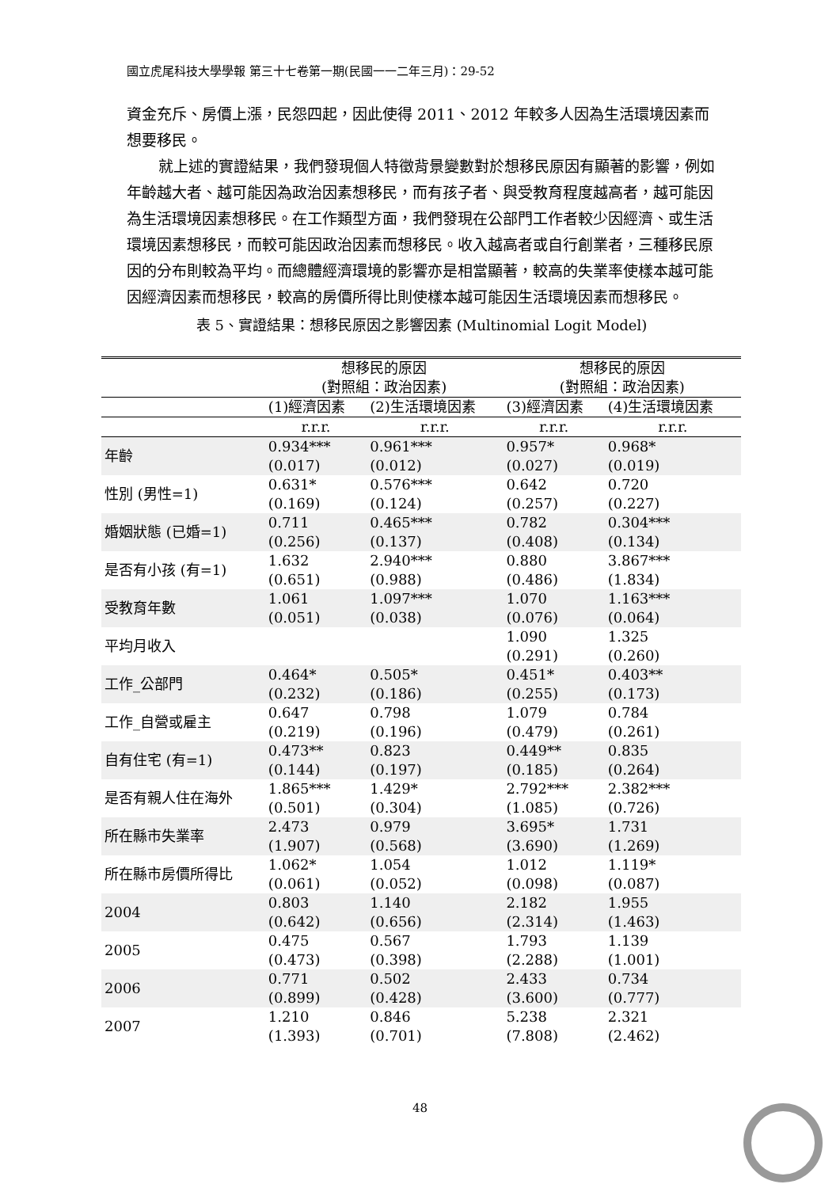國立虎尾科技大學學報 第三十七卷第一期(民國一一二年三月)：29-52
資金充斥、房價上漲，民怨四起，因此使得 2011、2012 年較多人因為生活環境因素而想要移民。
就上述的實證結果，我們發現個人特徵背景變數對於想移民原因有顯著的影響，例如年齡越大者、越可能因為政治因素想移民，而有孩子者、與受教育程度越高者，越可能因為生活環境因素想移民。在工作類型方面，我們發現在公部門工作者較少因經濟、或生活環境因素想移民，而較可能因政治因素而想移民。收入越高者或自行創業者，三種移民原因的分布則較為平均。而總體經濟環境的影響亦是相當顯著，較高的失業率使樣本越可能因經濟因素而想移民，較高的房價所得比則使樣本越可能因生活環境因素而想移民。
表 5、實證結果：想移民原因之影響因素 (Multinomial Logit Model)
| | 想移民的原因 (對照組：政治因素) | | 想移民的原因 (對照組：政治因素) | |
| --- | --- | --- | --- | --- |
| | (1)經濟因素 | (2)生活環境因素 | (3)經濟因素 | (4)生活環境因素 |
| | r.r.r. | r.r.r. | r.r.r. | r.r.r. |
| 年齡 | 0.934*** (0.017) | 0.961*** (0.012) | 0.957* (0.027) | 0.968* (0.019) |
| 性別 (男性=1) | 0.631* (0.169) | 0.576*** (0.124) | 0.642 (0.257) | 0.720 (0.227) |
| 婚姻狀態 (已婚=1) | 0.711 (0.256) | 0.465*** (0.137) | 0.782 (0.408) | 0.304*** (0.134) |
| 是否有小孩 (有=1) | 1.632 (0.651) | 2.940*** (0.988) | 0.880 (0.486) | 3.867*** (1.834) |
| 受教育年數 | 1.061 (0.051) | 1.097*** (0.038) | 1.070 (0.076) | 1.163*** (0.064) |
| 平均月收入 | | | 1.090 (0.291) | 1.325 (0.260) |
| 工作_公部門 | 0.464* (0.232) | 0.505* (0.186) | 0.451* (0.255) | 0.403** (0.173) |
| 工作_自營或雇主 | 0.647 (0.219) | 0.798 (0.196) | 1.079 (0.479) | 0.784 (0.261) |
| 自有住宅 (有=1) | 0.473** (0.144) | 0.823 (0.197) | 0.449** (0.185) | 0.835 (0.264) |
| 是否有親人住在海外 | 1.865*** (0.501) | 1.429* (0.304) | 2.792*** (1.085) | 2.382*** (0.726) |
| 所在縣市失業率 | 2.473 (1.907) | 0.979 (0.568) | 3.695* (3.690) | 1.731 (1.269) |
| 所在縣市房價所得比 | 1.062* (0.061) | 1.054 (0.052) | 1.012 (0.098) | 1.119* (0.087) |
| 2004 | 0.803 (0.642) | 1.140 (0.656) | 2.182 (2.314) | 1.955 (1.463) |
| 2005 | 0.475 (0.473) | 0.567 (0.398) | 1.793 (2.288) | 1.139 (1.001) |
| 2006 | 0.771 (0.899) | 0.502 (0.428) | 2.433 (3.600) | 0.734 (0.777) |
| 2007 | 1.210 (1.393) | 0.846 (0.701) | 5.238 (7.808) | 2.321 (2.462) |
48